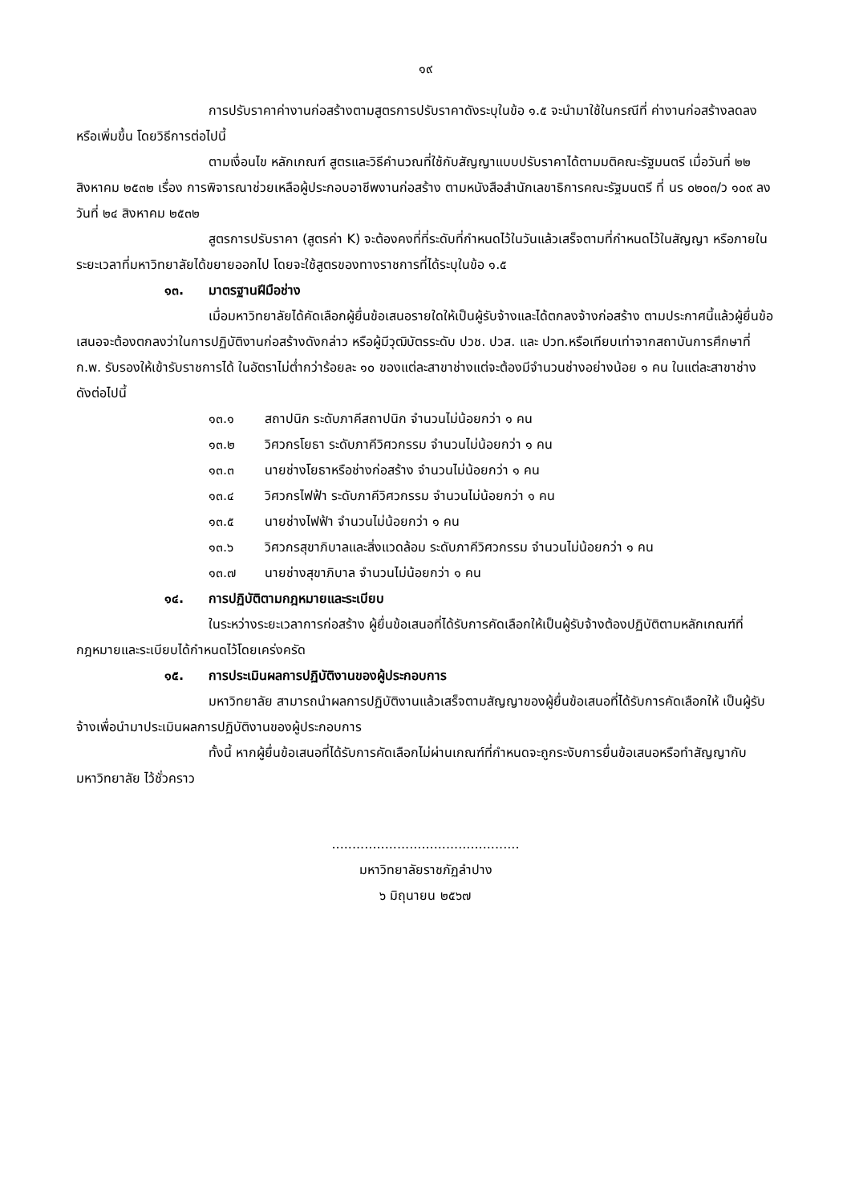๑๙
การปรับราคาค่างานก่อสร้างตามสูตรการปรับราคาดังระบุในข้อ ๑.๕ จะนำมาใช้ในกรณีที่ ค่างานก่อสร้างลดลงหรือเพิ่มขึ้น โดยวิธีการต่อไปนี้
ตามเงื่อนไข หลักเกณฑ์ สูตรและวิธีคำนวณที่ใช้กับสัญญาแบบปรับราคาได้ตามมติคณะรัฐมนตรี เมื่อวันที่ ๒๒ สิงหาคม ๒๕๓๒ เรื่อง การพิจารณาช่วยเหลือผู้ประกอบอาชีพงานก่อสร้าง ตามหนังสือสำนักเลขาธิการคณะรัฐมนตรี ที่ นร ๐๒๐๓/ว ๑๐๙ ลงวันที่ ๒๔ สิงหาคม ๒๕๓๒
สูตรการปรับราคา (สูตรค่า K) จะต้องคงที่ที่ระดับที่กำหนดไว้ในวันแล้วเสร็จตามที่กำหนดไว้ในสัญญา หรือภายในระยะเวลาที่มหาวิทยาลัยได้ขยายออกไป โดยจะใช้สูตรของทางราชการที่ได้ระบุในข้อ ๑.๕
๑๓. มาตรฐานฝีมือช่าง
เมื่อมหาวิทยาลัยได้คัดเลือกผู้ยื่นข้อเสนอรายใดให้เป็นผู้รับจ้างและได้ตกลงจ้างก่อสร้าง ตามประกาศนี้แล้วผู้ยื่นข้อเสนอจะต้องตกลงว่าในการปฏิบัติงานก่อสร้างดังกล่าว หรือผู้มีวุฒิบัตรระดับ ปวช. ปวส. และ ปวท.หรือเทียบเท่าจากสถาบันการศึกษาที่ ก.พ. รับรองให้เข้ารับราชการได้ ในอัตราไม่ต่ำกว่าร้อยละ ๑๐ ของแต่ละสาขาช่างแต่จะต้องมีจำนวนช่างอย่างน้อย ๑ คน ในแต่ละสาขาช่าง ดังต่อไปนี้
๑๓.๑ สถาปนิก ระดับภาคีสถาปนิก จำนวนไม่น้อยกว่า ๑ คน
๑๓.๒ วิศวกรโยธา ระดับภาคีวิศวกรรม จำนวนไม่น้อยกว่า ๑ คน
๑๓.๓ นายช่างโยธาหรือช่างก่อสร้าง จำนวนไม่น้อยกว่า ๑ คน
๑๓.๔ วิศวกรไฟฟ้า ระดับภาคีวิศวกรรม จำนวนไม่น้อยกว่า ๑ คน
๑๓.๕ นายช่างไฟฟ้า จำนวนไม่น้อยกว่า ๑ คน
๑๓.๖ วิศวกรสุขาภิบาลและสิ่งแวดล้อม ระดับภาคีวิศวกรรม จำนวนไม่น้อยกว่า ๑ คน
๑๓.๗ นายช่างสุขาภิบาล จำนวนไม่น้อยกว่า ๑ คน
๑๔. การปฏิบัติตามกฎหมายและระเบียบ
ในระหว่างระยะเวลาการก่อสร้าง ผู้ยื่นข้อเสนอที่ได้รับการคัดเลือกให้เป็นผู้รับจ้างต้องปฏิบัติตามหลักเกณฑ์ที่กฎหมายและระเบียบได้กำหนดไว้โดยเคร่งครัด
๑๕. การประเมินผลการปฏิบัติงานของผู้ประกอบการ
มหาวิทยาลัย สามารถนำผลการปฏิบัติงานแล้วเสร็จตามสัญญาของผู้ยื่นข้อเสนอที่ได้รับการคัดเลือกให้ เป็นผู้รับจ้างเพื่อนำมาประเมินผลการปฏิบัติงานของผู้ประกอบการ
ทั้งนี้ หากผู้ยื่นข้อเสนอที่ได้รับการคัดเลือกไม่ผ่านเกณฑ์ที่กำหนดจะถูกระงับการยื่นข้อเสนอหรือทำสัญญากับมหาวิทยาลัย ไว้ชั่วคราว
..............................................
มหาวิทยาลัยราชภัฏลำปาง
๖ มิถุนายน ๒๕๖๗